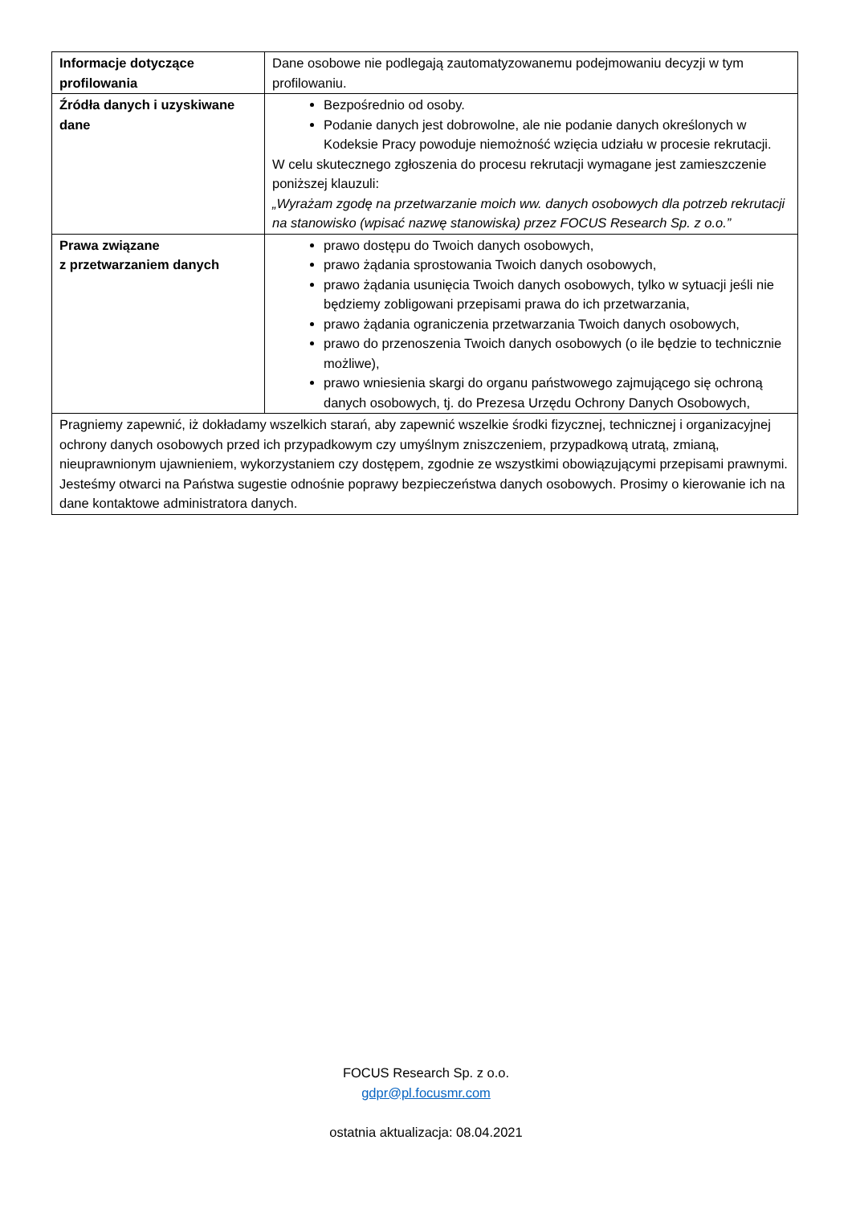| Informacje dotyczące profilowania | Dane osobowe nie podlegają zautomatyzowanemu podejmowaniu decyzji w tym profilowaniu. |
| Źródła danych i uzyskiwane dane | Bezpośrednio od osoby. Podanie danych jest dobrowolne, ale nie podanie danych określonych w Kodeksie Pracy powoduje niemożność wzięcia udziału w procesie rekrutacji. W celu skutecznego zgłoszenia do procesu rekrutacji wymagane jest zamieszczenie poniższej klauzuli: „Wyrażam zgodę na przetwarzanie moich ww. danych osobowych dla potrzeb rekrutacji na stanowisko (wpisać nazwę stanowiska) przez FOCUS Research Sp. z o.o.” |
| Prawa związane z przetwarzaniem danych | prawo dostępu do Twoich danych osobowych, prawo żądania sprostowania Twoich danych osobowych, prawo żądania usunięcia Twoich danych osobowych, tylko w sytuacji jeśli nie będziemy zobligowani przepisami prawa do ich przetwarzania, prawo żądania ograniczenia przetwarzania Twoich danych osobowych, prawo do przenoszenia Twoich danych osobowych (o ile będzie to technicznie możliwe), prawo wniesienia skargi do organu państwowego zajmującego się ochroną danych osobowych, tj. do Prezesa Urzędu Ochrony Danych Osobowych, |
| Pragniemy zapewnić, iż dokładamy wszelkich starań, aby zapewnić wszelkie środki fizycznej, technicznej i organizacyjnej ochrony danych osobowych przed ich przypadkowym czy umyślnym zniszczeniem, przypadkową utratą, zmianą, nieuprawnionym ujawnieniem, wykorzystaniem czy dostępem, zgodnie ze wszystkimi obowiązującymi przepisami prawnymi. Jesteśmy otwarci na Państwa sugestie odnośnie poprawy bezpieczeństwa danych osobowych. Prosimy o kierowanie ich na dane kontaktowe administratora danych. | |
FOCUS Research Sp. z o.o.
gdpr@pl.focusmr.com
ostatnia aktualizacja: 08.04.2021